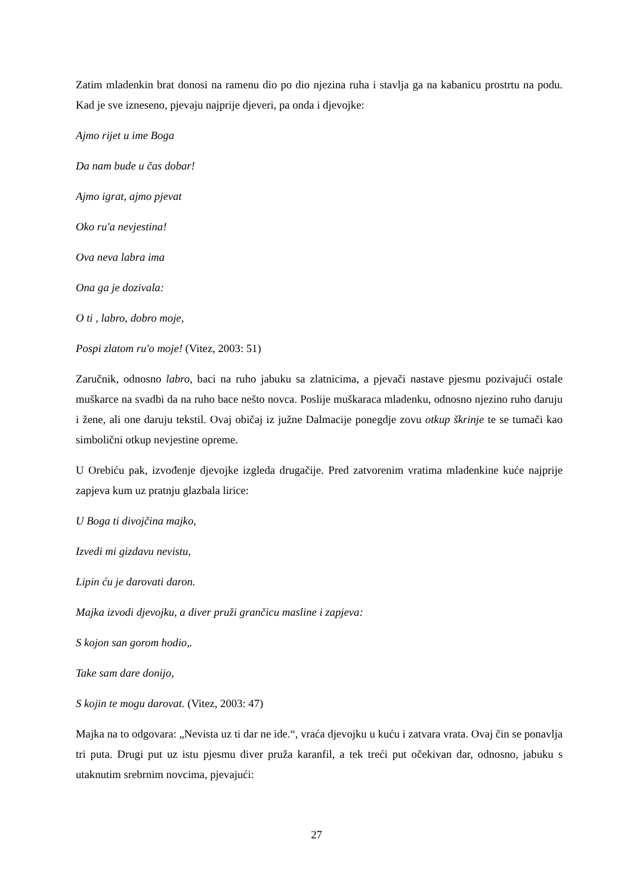Zatim mladenkin brat donosi na ramenu dio po dio njezina ruha i stavlja ga na kabanicu prostrtu na podu. Kad je sve izneseno, pjevaju najprije djeveri, pa onda i djevojke:
Ajmo rijet u ime Boga
Da nam bude u čas dobar!
Ajmo igrat, ajmo pjevat
Oko ru'a nevjestina!
Ova neva labra ima
Ona ga je dozivala:
O ti , labro, dobro moje,
Pospi zlatom ru'o moje! (Vitez, 2003: 51)
Zaručnik, odnosno labro, baci na ruho jabuku sa zlatnicima, a pjevači nastave pjesmu pozivajući ostale muškarce na svadbi da na ruho bace nešto novca. Poslije muškaraca mladenku, odnosno njezino ruho daruju i žene, ali one daruju tekstil. Ovaj običaj iz južne Dalmacije ponegdje zovu otkup škrinje te se tumači kao simbolični otkup nevjestine opreme.
U Orebiću pak, izvođenje djevojke izgleda drugačije. Pred zatvorenim vratima mladenkine kuće najprije zapjeva kum uz pratnju glazbala lirice:
U Boga ti divojčina majko,
Izvedi mi gizdavu nevistu,
Lipin ću je darovati daron.
Majka izvodi djevojku, a diver pruži grančicu masline i zapjeva:
S kojon san gorom hodio,.
Take sam dare donijo,
S kojin te mogu darovat. (Vitez, 2003: 47)
Majka na to odgovara: „Nevista uz ti dar ne ide.“, vraća djevojku u kuću i zatvara vrata. Ovaj čin se ponavlja tri puta. Drugi put uz istu pjesmu diver pruža karanfil, a tek treći put očekivan dar, odnosno, jabuku s utaknutim srebrnim novcima, pjevajući:
27